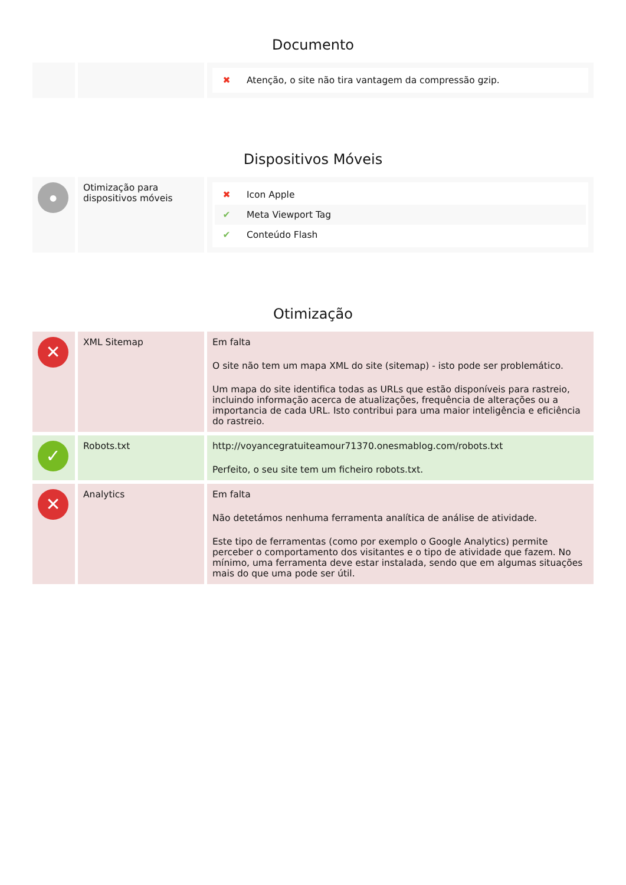Documento
| | | ✖ Atenção, o site não tira vantagem da compressão gzip. |
Dispositivos Móveis
| ● | Otimização para dispositivos móveis | ✖ Icon Apple ✔ Meta Viewport Tag ✔ Conteúdo Flash |
Otimização
| ✕ | XML Sitemap | Em falta O site não tem um mapa XML do site (sitemap) - isto pode ser problemático. Um mapa do site identifica todas as URLs que estão disponíveis para rastreio, incluindo informação acerca de atualizações, frequência de alterações ou a importancia de cada URL. Isto contribui para uma maior inteligência e eficiência do rastreio. |
| ✓ | Robots.txt | http://voyancegratuiteamour71370.onesmablog.com/robots.txt Perfeito, o seu site tem um ficheiro robots.txt. |
| ✕ | Analytics | Em falta Não detetámos nenhuma ferramenta analítica de análise de atividade. Este tipo de ferramentas (como por exemplo o Google Analytics) permite perceber o comportamento dos visitantes e o tipo de atividade que fazem. No mínimo, uma ferramenta deve estar instalada, sendo que em algumas situações mais do que uma pode ser útil. |